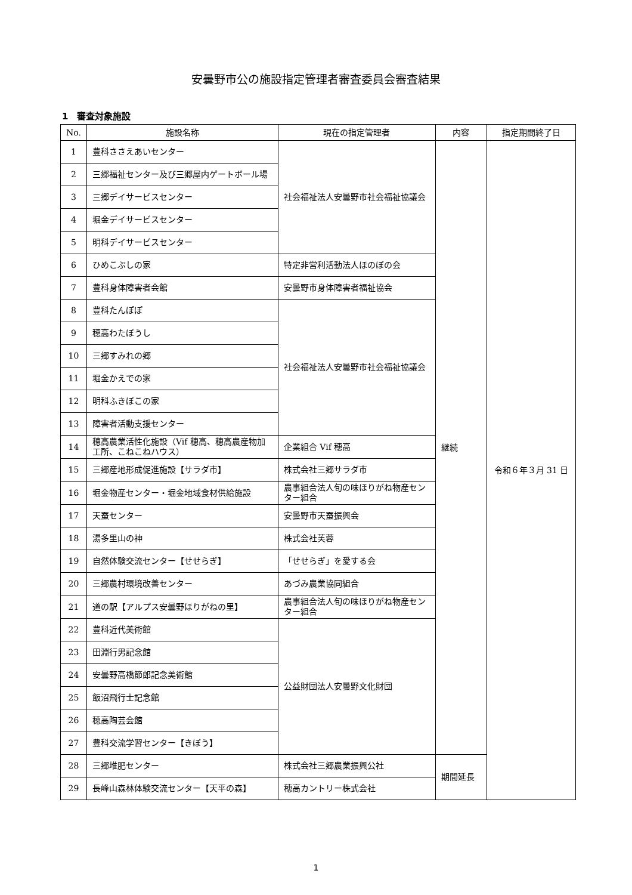安曇野市公の施設指定管理者審査委員会審査結果
1　審査対象施設
| No. | 施設名称 | 現在の指定管理者 | 内容 | 指定期間終了日 |
| --- | --- | --- | --- | --- |
| 1 | 豊科ささえあいセンター | 社会福祉法人安曇野市社会福祉協議会 | 継続 | 令和６年３月 31 日 |
| 2 | 三郷福祉センター及び三郷屋内ゲートボール場 | | | |
| 3 | 三郷デイサービスセンター | | | |
| 4 | 堀金デイサービスセンター | | | |
| 5 | 明科デイサービスセンター | | | |
| 6 | ひめこぶしの家 | 特定非営利活動法人ほのぼの会 | | |
| 7 | 豊科身体障害者会館 | 安曇野市身体障害者福祉協会 | | |
| 8 | 豊科たんぽぽ | 社会福祉法人安曇野市社会福祉協議会 | | |
| 9 | 穂高わたぼうし | | | |
| 10 | 三郷すみれの郷 | | | |
| 11 | 堀金かえでの家 | | | |
| 12 | 明科ふきぼこの家 | | | |
| 13 | 障害者活動支援センター | | | |
| 14 | 穂高農業活性化施設（Vif 穂高、穂高農産物加工所、こねこねハウス） | 企業組合 Vif 穂高 | | |
| 15 | 三郷産地形成促進施設【サラダ市】 | 株式会社三郷サラダ市 | | |
| 16 | 堀金物産センター・堀金地域食材供給施設 | 農事組合法人旬の味ほりがね物産センター組合 | | |
| 17 | 天蚕センター | 安曇野市天蚕振興会 | | |
| 18 | 湯多里山の神 | 株式会社芙蓉 | | |
| 19 | 自然体験交流センター【せせらぎ】 | 「せせらぎ」を愛する会 | | |
| 20 | 三郷農村環境改善センター | あづみ農業協同組合 | | |
| 21 | 道の駅【アルプス安曇野ほりがねの里】 | 農事組合法人旬の味ほりがね物産センター組合 | | |
| 22 | 豊科近代美術館 | 公益財団法人安曇野文化財団 | | |
| 23 | 田淵行男記念館 | | | |
| 24 | 安曇野高橋節郎記念美術館 | | | |
| 25 | 飯沼飛行士記念館 | | | |
| 26 | 穂高陶芸会館 | | | |
| 27 | 豊科交流学習センター【きぼう】 | | | |
| 28 | 三郷堆肥センター | 株式会社三郷農業振興公社 | 期間延長 | |
| 29 | 長峰山森林体験交流センター【天平の森】 | 穂高カントリー株式会社 | | |
1